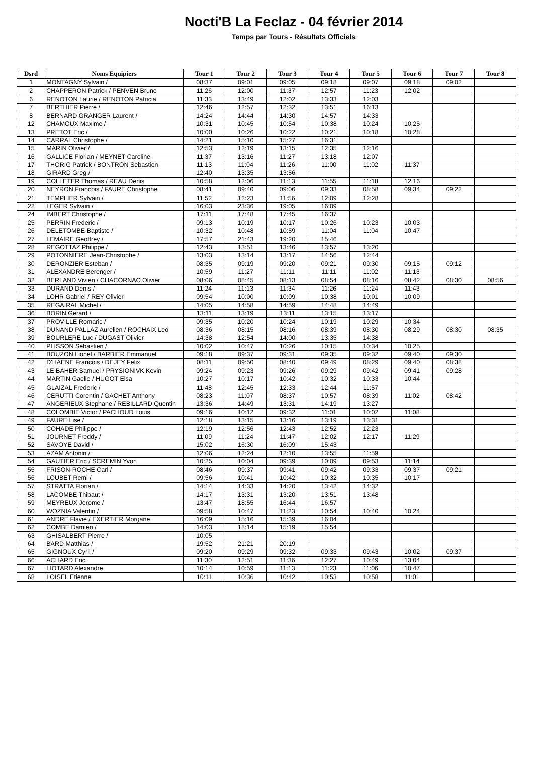Nocti'B La Feclaz - 04 février 2014
Temps par Tours - Résultats Officiels
| Dsrd | Noms Equipiers | Tour 1 | Tour 2 | Tour 3 | Tour 4 | Tour 5 | Tour 6 | Tour 7 | Tour 8 |
| --- | --- | --- | --- | --- | --- | --- | --- | --- | --- |
| 1 | MONTAGNY Sylvain / | 08:37 | 09:01 | 09:05 | 09:18 | 09:07 | 09:18 | 09:02 | |
| 2 | CHAPPERON Patrick / PENVEN Bruno | 11:26 | 12:00 | 11:37 | 12:57 | 11:23 | 12:02 | | |
| 6 | RENOTON Laurie / RENOTON Patricia | 11:33 | 13:49 | 12:02 | 13:33 | 12:03 | | | |
| 7 | BERTHIER Pierre / | 12:46 | 12:57 | 12:32 | 13:51 | 16:13 | | | |
| 8 | BERNARD GRANGER Laurent / | 14:24 | 14:44 | 14:30 | 14:57 | 14:33 | | | |
| 12 | CHAMOUX Maxime / | 10:31 | 10:45 | 10:54 | 10:38 | 10:24 | 10:25 | | |
| 13 | PRETOT Eric / | 10:00 | 10:26 | 10:22 | 10:21 | 10:18 | 10:28 | | |
| 14 | CARRAL Christophe / | 14:21 | 15:10 | 15:27 | 16:31 | | | | |
| 15 | MARIN Olivier / | 12:53 | 12:19 | 13:15 | 12:35 | 12:16 | | | |
| 16 | GALLICE Florian / MEYNET Caroline | 11:37 | 13:16 | 11:27 | 13:18 | 12:07 | | | |
| 17 | THORIG Patrick / BONTRON Sebastien | 11:13 | 11:04 | 11:26 | 11:00 | 11:02 | 11:37 | | |
| 18 | GIRARD Greg / | 12:40 | 13:35 | 13:56 | | | | | |
| 19 | COLLETER Thomas / REAU Denis | 10:58 | 12:06 | 11:13 | 11:55 | 11:18 | 12:16 | | |
| 20 | NEYRON Francois / FAURE Christophe | 08:41 | 09:40 | 09:06 | 09:33 | 08:58 | 09:34 | 09:22 | |
| 21 | TEMPLIER Sylvain / | 11:52 | 12:23 | 11:56 | 12:09 | 12:28 | | | |
| 22 | LEGER Sylvain / | 16:03 | 23:36 | 19:05 | 16:09 | | | | |
| 24 | IMBERT Christophe / | 17:11 | 17:48 | 17:45 | 16:37 | | | | |
| 25 | PERRIN Frederic / | 09:13 | 10:19 | 10:17 | 10:26 | 10:23 | 10:03 | | |
| 26 | DELETOMBE Baptiste / | 10:32 | 10:48 | 10:59 | 11:04 | 11:04 | 10:47 | | |
| 27 | LEMAIRE Geoffrey / | 17:57 | 21:43 | 19:20 | 15:46 | | | | |
| 28 | REGOTTAZ Philippe / | 12:43 | 13:51 | 13:46 | 13:57 | 13:20 | | | |
| 29 | POTONNIERE Jean-Christophe / | 13:03 | 13:14 | 13:17 | 14:56 | 12:44 | | | |
| 30 | DERONZIER Esteban / | 08:35 | 09:19 | 09:20 | 09:21 | 09:30 | 09:15 | 09:12 | |
| 31 | ALEXANDRE Berenger / | 10:59 | 11:27 | 11:11 | 11:11 | 11:02 | 11:13 | | |
| 32 | BERLAND Vivien / CHACORNAC Olivier | 08:06 | 08:45 | 08:13 | 08:54 | 08:16 | 08:42 | 08:30 | 08:56 |
| 33 | DURAND Denis / | 11:24 | 11:13 | 11:34 | 11:26 | 11:24 | 11:43 | | |
| 34 | LOHR Gabriel / REY Olivier | 09:54 | 10:00 | 10:09 | 10:38 | 10:01 | 10:09 | | |
| 35 | REGAIRAL Michel / | 14:05 | 14:58 | 14:59 | 14:48 | 14:49 | | | |
| 36 | BORIN Gerard / | 13:11 | 13:19 | 13:11 | 13:15 | 13:17 | | | |
| 37 | PROVILLE Romaric / | 09:35 | 10:20 | 10:24 | 10:19 | 10:29 | 10:34 | | |
| 38 | DUNAND PALLAZ Aurelien / ROCHAIX Leo | 08:36 | 08:15 | 08:16 | 08:39 | 08:30 | 08:29 | 08:30 | 08:35 |
| 39 | BOURLERE Luc / DUGAST Olivier | 14:38 | 12:54 | 14:00 | 13:35 | 14:38 | | | |
| 40 | PLISSON Sebastien / | 10:02 | 10:47 | 10:26 | 10:15 | 10:34 | 10:25 | | |
| 41 | BOUZON Lionel / BARBIER Emmanuel | 09:18 | 09:37 | 09:31 | 09:35 | 09:32 | 09:40 | 09:30 | |
| 42 | D'HAENE Francois / DEJEY Felix | 08:11 | 09:50 | 08:40 | 09:49 | 08:29 | 09:40 | 08:38 | |
| 43 | LE BAHER Samuel / PRYSIONIVK Kevin | 09:24 | 09:23 | 09:26 | 09:29 | 09:42 | 09:41 | 09:28 | |
| 44 | MARTIN Gaelle / HUGOT Elsa | 10:27 | 10:17 | 10:42 | 10:32 | 10:33 | 10:44 | | |
| 45 | GLAIZAL Frederic / | 11:48 | 12:45 | 12:33 | 12:44 | 11:57 | | | |
| 46 | CERUTTI Corentin / GACHET Anthony | 08:23 | 11:07 | 08:37 | 10:57 | 08:39 | 11:02 | 08:42 | |
| 47 | ANGERIEUX Stephane / REBILLARD Quentin | 13:36 | 14:49 | 13:31 | 14:19 | 13:27 | | | |
| 48 | COLOMBIE Victor / PACHOUD Louis | 09:16 | 10:12 | 09:32 | 11:01 | 10:02 | 11:08 | | |
| 49 | FAURE Lise / | 12:18 | 13:15 | 13:16 | 13:19 | 13:31 | | | |
| 50 | COHADE Philippe / | 12:19 | 12:56 | 12:43 | 12:52 | 12:23 | | | |
| 51 | JOURNET Freddy / | 11:09 | 11:24 | 11:47 | 12:02 | 12:17 | 11:29 | | |
| 52 | SAVOYE David / | 15:02 | 16:30 | 16:09 | 15:43 | | | | |
| 53 | AZAM Antonin / | 12:06 | 12:24 | 12:10 | 13:55 | 11:59 | | | |
| 54 | GAUTIER Eric / SCREMIN Yvon | 10:25 | 10:04 | 09:39 | 10:09 | 09:53 | 11:14 | | |
| 55 | FRISON-ROCHE Carl / | 08:46 | 09:37 | 09:41 | 09:42 | 09:33 | 09:37 | 09:21 | |
| 56 | LOUBET Remi / | 09:56 | 10:41 | 10:42 | 10:32 | 10:35 | 10:17 | | |
| 57 | STRATTA Florian / | 14:14 | 14:33 | 14:20 | 13:42 | 14:32 | | | |
| 58 | LACOMBE Thibaut / | 14:17 | 13:31 | 13:20 | 13:51 | 13:48 | | | |
| 59 | MEYREUX Jerome / | 13:47 | 18:55 | 16:44 | 16:57 | | | | |
| 60 | WOZNIA Valentin / | 09:58 | 10:47 | 11:23 | 10:54 | 10:40 | 10:24 | | |
| 61 | ANDRE Flavie / EXERTIER Morgane | 16:09 | 15:16 | 15:39 | 16:04 | | | | |
| 62 | COMBE Damien / | 14:03 | 18:14 | 15:19 | 15:54 | | | | |
| 63 | GHISALBERT Pierre / | 10:05 | | | | | | | |
| 64 | BARD Matthias / | 19:52 | 21:21 | 20:19 | | | | | |
| 65 | GIGNOUX Cyril / | 09:20 | 09:29 | 09:32 | 09:33 | 09:43 | 10:02 | 09:37 | |
| 66 | ACHARD Eric | 11:30 | 12:51 | 11:36 | 12:27 | 10:49 | 13:04 | | |
| 67 | LIOTARD Alexandre | 10:14 | 10:59 | 11:13 | 11:23 | 11:06 | 10:47 | | |
| 68 | LOISEL Etienne | 10:11 | 10:36 | 10:42 | 10:53 | 10:58 | 11:01 | | |